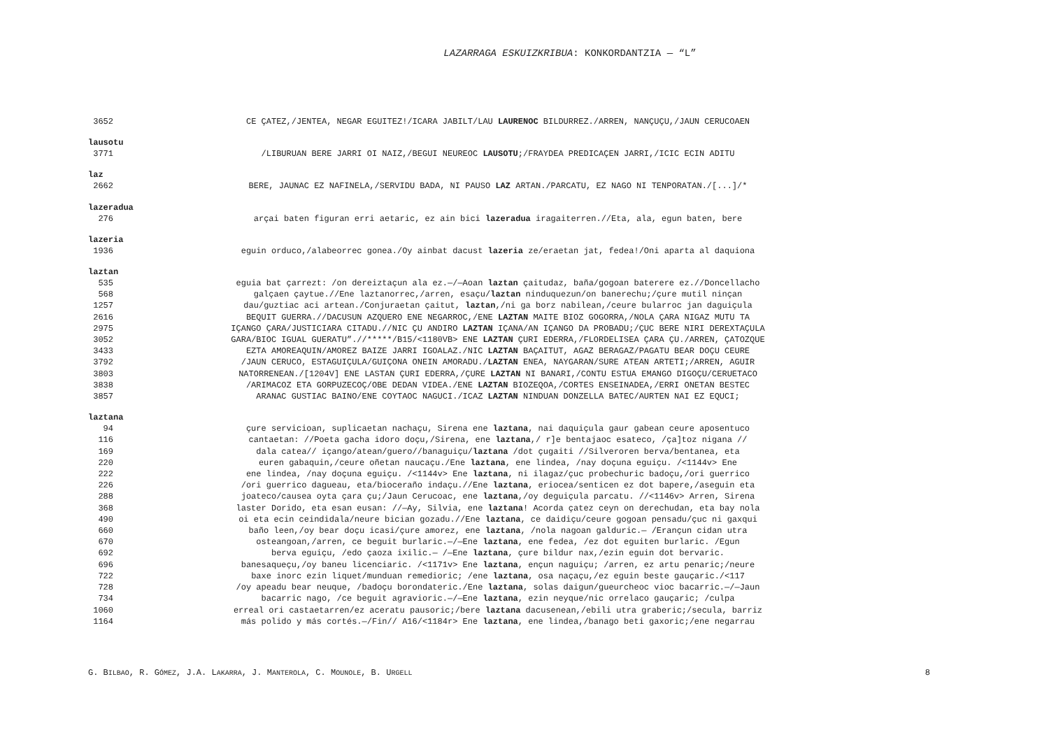LAZARRAGA ESKUIZKRIBUA: KONKORDANTZIA — “L”
3652 CE ÇATEZ,/JENTEA, NEGAR EGUITEZ!/ICARA JABILT/LAU LAURENOC BILDURREZ./ARREN, NANÇUÇU,/JAUN CERUCOAEN
lausotu
3771 /LIBURUAN BERE JARRI OI NAIZ,/BEGUI NEUREOC LAUSOTU;/FRAYDEA PREDICAÇEN JARRI,/ICIC ECIN ADITU
laz
2662 BERE, JAUNAC EZ NAFINELA,/SERVIDU BADA, NI PAUSO LAZ ARTAN./PARCATU, EZ NAGO NI TENPORATAN./[...]/*
lazeradua
276 arçai baten figuran erri aetaric, ez ain bici lazeradua iragaiterren.//Eta, ala, egun baten, bere
lazeria
1936 eguin orduco,/alabeorrec gonea./Oy ainbat dacust lazeria ze/eraetan jat, fedea!/Oni aparta al daquiona
laztan
535 eguia bat çarrezt: /on dereiztaçun ala ez.—/—Aoan laztan çaitudaz, baña/gogoan baterere ez.//Doncellacho
568 galçaen çaytue.//Ene laztanorrec,/arren, esaçu/laztan ninduquezun/on banerechu;/çure mutil ninçan
1257 dau/guztiac aci artean./Conjuraetan çaitut, laztan,/ni ga borz nabilean,/ceure bularroc jan daguiçula
2616 BEQUIT GUERRA.//DACUSUN AZQUERO ENE NEGARROC,/ENE LAZTAN MAITE BIOZ GOGORRA,/NOLA ÇARA NIGAZ MUTU TA
2975 IÇANGO ÇARA/JUSTICIARA CITADU.//NIC ÇU ANDIRO LAZTAN IÇANA/AN IÇANGO DA PROBADU;/ÇUC BERE NIRI DEREXTAÇULA
3052 GARA/BIOC IGUAL GUERATU”.//*****/B15/<1180VB> ENE LAZTAN ÇURI EDERRA,/FLORDELISEA ÇARA ÇU./ARREN, ÇATOZQUE
3433 EZTA AMOREAQUIN/AMOREZ BAIZE JARRI IGOALAZ./NIC LAZTAN BAÇAITUT, AGAZ BERAGAZ/PAGATU BEAR DOÇU CEURE
3792 /JAUN CERUCO, ESTAGUIÇULA/GUIÇONA ONEIN AMORADU./LAZTAN ENEA, NAYGARAN/SURE ATEAN ARTETI;/ARREN, AGUIR
3803 NATORRENEAN./[1204V] ENE LASTAN ÇURI EDERRA,/ÇURE LAZTAN NI BANARI,/CONTU ESTUA EMANGO DIGOÇU/CERUETACO
3838 /ARIMACOZ ETA GORPUZECOÇ/OBE DEDAN VIDEA./ENE LAZTAN BIOZEQOA,/CORTES ENSEINADEA,/ERRI ONETAN BESTEC
3857 ARANAC GUSTIAC BAINO/ENE COYTAOC NAGUCI./ICAZ LAZTAN NINDUAN DONZELLA BATEC/AURTEN NAI EZ EQUCI;
laztana
94 çure servicioan, suplicaetan nachaçu, Sirena ene laztana, nai daquiçula gaur gabean ceure aposentuco
116 cantaetan: //Poeta gacha idoro doçu,/Sirena, ene laztana,/ r]e bentajaoc esateco, /ça]toz nigana //
169 dala catea// içango/atean/guero//banaguiçu/laztana /dot çugaiti //Silveroren berva/bentanea, eta
220 euren gabaquin,/ceure oñetan naucaçu./Ene laztana, ene lindea, /nay doçuna eguiçu. /<1144v> Ene
222 ene lindea, /nay doçuna eguiçu. /<1144v> Ene laztana, ni ilagaz/çuc probechuric badoçu,/ori guerrico
226 /ori guerrico dagueau, eta/bioceraño indaçu.//Ene laztana, eriocea/senticen ez dot bapere,/aseguin eta
288 joateco/causea oyta çara çu;/Jaun Cerucoac, ene laztana,/oy deguiçula parcatu. //<1146v> Arren, Sirena
368 laster Dorido, eta esan eusan: //—Ay, Silvia, ene laztana! Acorda çatez ceyn on derechudan, eta bay nola
490 oi eta ecin ceindidala/neure bician gozadu.//Ene laztana, ce daidiçu/ceure gogoan pensadu/çuc ni gaxqui
660 baño leen,/oy bear doçu icasi/çure amorez, ene laztana, /nola nagoan galduric.— /Erançun cidan utra
670 osteangoan,/arren, ce beguit burlaric.—/—Ene laztana, ene fedea, /ez dot eguiten burlaric. /Egun
692 berva eguiçu, /edo çaoza ixilic.— /—Ene laztana, çure bildur nax,/ezin eguin dot bervaric.
696 banesaqueçu,/oy baneu licenciaric. /<1171v> Ene laztana, ençun naguiçu; /arren, ez artu penaric;/neure
722 baxe inorc ezin liquet/munduan remedioric; /ene laztana, osa naçaçu,/ez eguin beste gauçaric./<117
728 /oy apeadu bear neuque, /badoçu borondateric./Ene laztana, solas daigun/gueurcheoc vioc bacarric.—/—Jaun
734 bacarric nago, /ce beguit agravioric.—/—Ene laztana, ezin neyque/nic orrelaco gauçaric; /culpa
1060 erreal ori castaetarren/ez aceratu pausoric;/bere laztana dacusenean,/ebili utra graberic;/secula, barriz
1164 más polido y más cortés.—/Fin// A16/<1184r> Ene laztana, ene lindea,/banago beti gaxoric;/ene negarrau
G. BILBAO, R. GÓMEZ, J.A. LAKARRA, J. MANTEROLA, C. MOUNOLE, B. URGELL 8